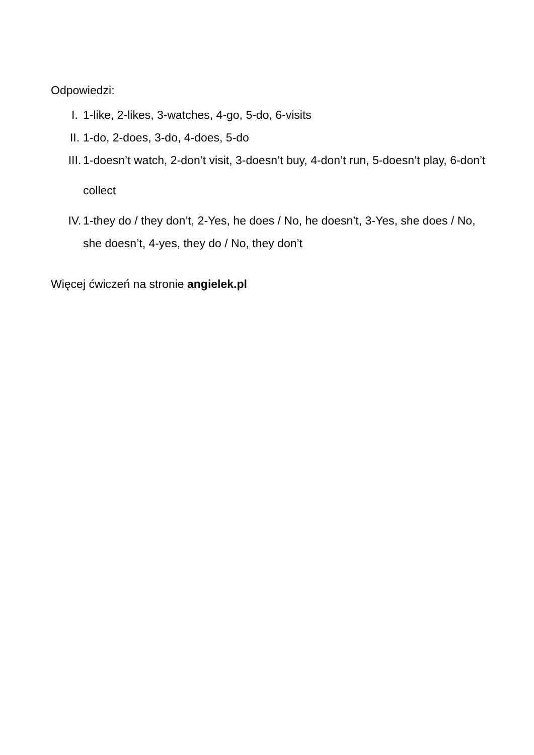Odpowiedzi:
I. 1-like, 2-likes, 3-watches, 4-go, 5-do, 6-visits
II. 1-do, 2-does, 3-do, 4-does, 5-do
III. 1-doesn’t watch, 2-don’t visit, 3-doesn’t buy, 4-don’t run, 5-doesn’t play, 6-don’t collect
IV. 1-they do / they don’t, 2-Yes, he does / No, he doesn’t, 3-Yes, she does / No, she doesn’t, 4-yes, they do / No, they don’t
Więcej ćwiczeń na stronie angielek.pl